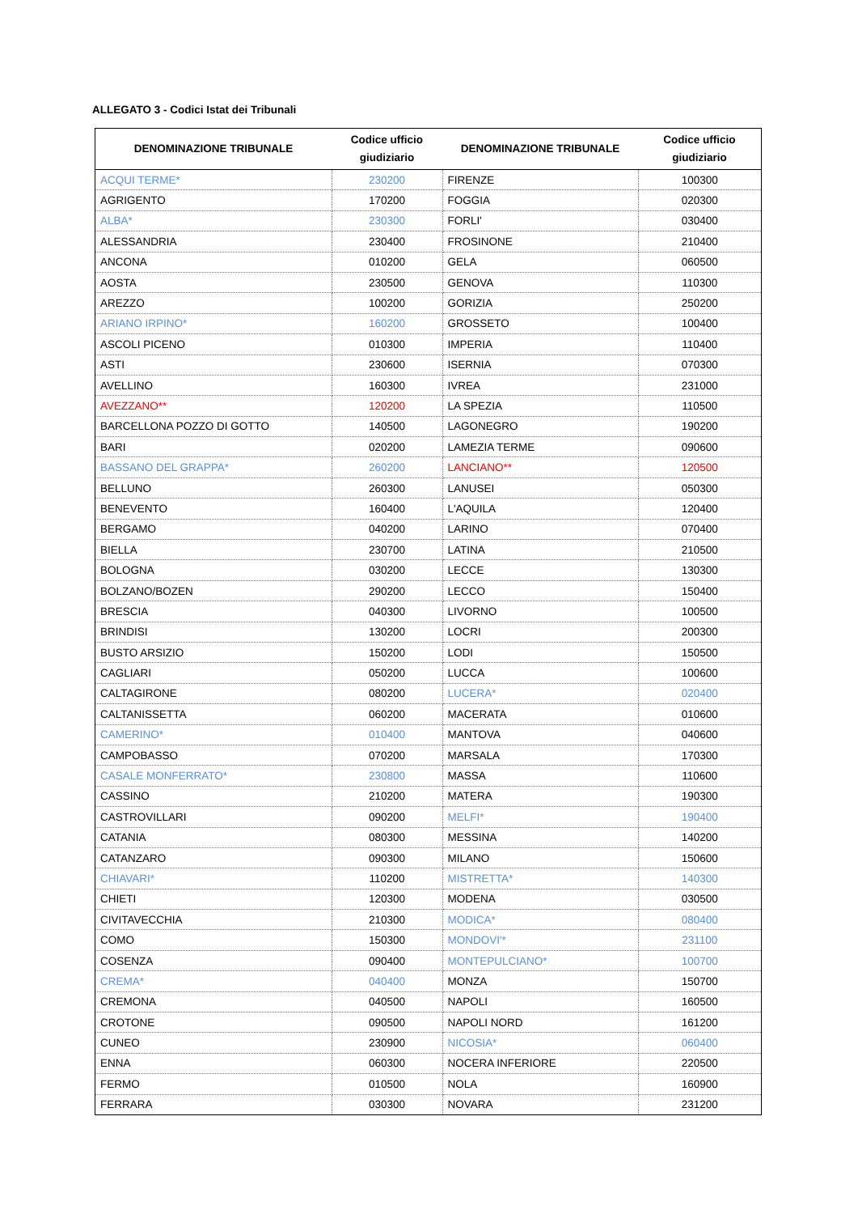ALLEGATO 3 - Codici Istat dei Tribunali
| DENOMINAZIONE TRIBUNALE | Codice ufficio giudiziario | DENOMINAZIONE TRIBUNALE | Codice ufficio giudiziario |
| --- | --- | --- | --- |
| ACQUI TERME* | 230200 | FIRENZE | 100300 |
| AGRIGENTO | 170200 | FOGGIA | 020300 |
| ALBA* | 230300 | FORLI' | 030400 |
| ALESSANDRIA | 230400 | FROSINONE | 210400 |
| ANCONA | 010200 | GELA | 060500 |
| AOSTA | 230500 | GENOVA | 110300 |
| AREZZO | 100200 | GORIZIA | 250200 |
| ARIANO IRPINO* | 160200 | GROSSETO | 100400 |
| ASCOLI PICENO | 010300 | IMPERIA | 110400 |
| ASTI | 230600 | ISERNIA | 070300 |
| AVELLINO | 160300 | IVREA | 231000 |
| AVEZZANO** | 120200 | LA SPEZIA | 110500 |
| BARCELLONA POZZO DI GOTTO | 140500 | LAGONEGRO | 190200 |
| BARI | 020200 | LAMEZIA TERME | 090600 |
| BASSANO DEL GRAPPA* | 260200 | LANCIANO** | 120500 |
| BELLUNO | 260300 | LANUSEI | 050300 |
| BENEVENTO | 160400 | L'AQUILA | 120400 |
| BERGAMO | 040200 | LARINO | 070400 |
| BIELLA | 230700 | LATINA | 210500 |
| BOLOGNA | 030200 | LECCE | 130300 |
| BOLZANO/BOZEN | 290200 | LECCO | 150400 |
| BRESCIA | 040300 | LIVORNO | 100500 |
| BRINDISI | 130200 | LOCRI | 200300 |
| BUSTO ARSIZIO | 150200 | LODI | 150500 |
| CAGLIARI | 050200 | LUCCA | 100600 |
| CALTAGIRONE | 080200 | LUCERA* | 020400 |
| CALTANISSETTA | 060200 | MACERATA | 010600 |
| CAMERINO* | 010400 | MANTOVA | 040600 |
| CAMPOBASSO | 070200 | MARSALA | 170300 |
| CASALE MONFERRATO* | 230800 | MASSA | 110600 |
| CASSINO | 210200 | MATERA | 190300 |
| CASTROVILLARI | 090200 | MELFI* | 190400 |
| CATANIA | 080300 | MESSINA | 140200 |
| CATANZARO | 090300 | MILANO | 150600 |
| CHIAVARI* | 110200 | MISTRETTA* | 140300 |
| CHIETI | 120300 | MODENA | 030500 |
| CIVITAVECCHIA | 210300 | MODICA* | 080400 |
| COMO | 150300 | MONDOVI'* | 231100 |
| COSENZA | 090400 | MONTEPULCIANO* | 100700 |
| CREMA* | 040400 | MONZA | 150700 |
| CREMONA | 040500 | NAPOLI | 160500 |
| CROTONE | 090500 | NAPOLI NORD | 161200 |
| CUNEO | 230900 | NICOSIA* | 060400 |
| ENNA | 060300 | NOCERA INFERIORE | 220500 |
| FERMO | 010500 | NOLA | 160900 |
| FERRARA | 030300 | NOVARA | 231200 |